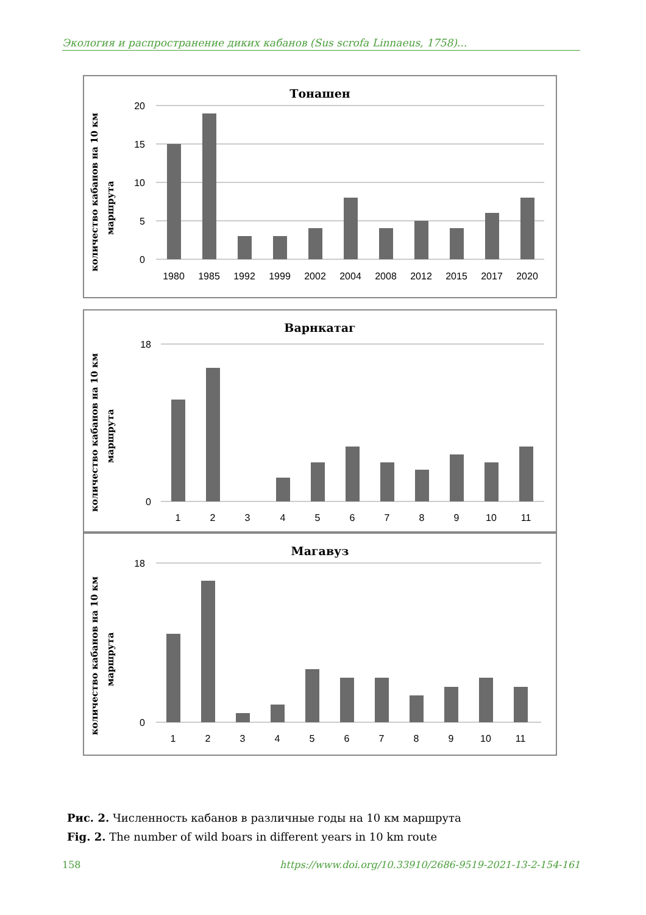Экология и распространение диких кабанов (Sus scrofa Linnaeus, 1758)...
Тонашен
количество кабанов на 10 км
маршрута
20
15
10
5
0
1980
1985
1992
1999
2002
2004
2008
2012
2015
2017
2020
Варнкатаг
количество кабанов на 10 км
маршрута
18
0
1
2
3
4
5
6
7
8
9
10
11
Магавуз
количество кабанов на 10 км
маршрута
18
0
1
2
3
4
5
6
7
8
9
10
11
Рис. 2. Численность кабанов в различные годы на 10 км маршрута
Fig. 2. The number of wild boars in different years in 10 km route
158 https://www.doi.org/10.33910/2686-9519-2021-13-2-154-161